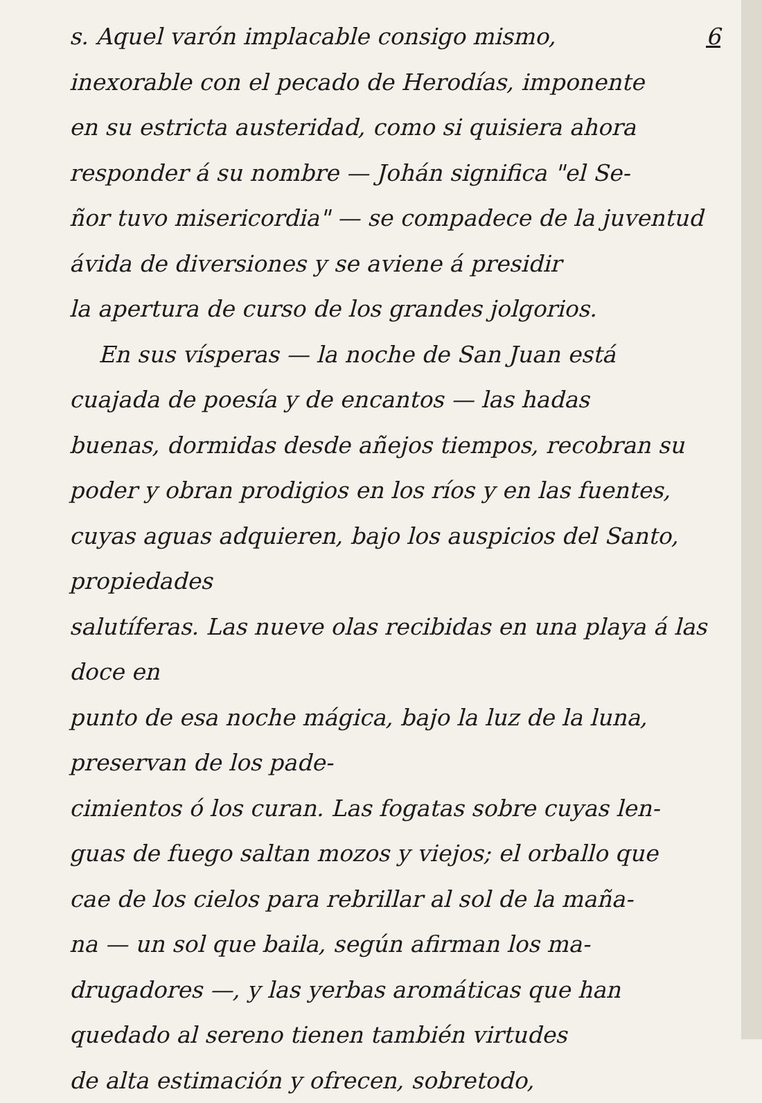s. Aquel varón implacable consigo mismo, 6
inexorable con el pecado de Herodías, imponente
en su estricta austeridad, como si quisiera ahora
responder á su nombre — Johán significa "el Se-
ñor tuvo misericordia" — se compadece de la juventud
ávida de diversiones y se aviene á presidir
la apertura de curso de los grandes jolgorios.
En sus vísperas — la noche de San Juan está
cuajada de poesía y de encantos — las hadas
buenas, dormidas desde añejos tiempos, recobran su
poder y obran prodigios en los ríos y en las fuentes,
cuyas aguas adquieren, bajo los auspicios del Santo, propiedades
salutíferas. Las nueve olas recibidas en una playa á las doce en
punto de esa noche mágica, bajo la luz de la luna, preservan de los pade-
cimientos ó los curan. Las fogatas sobre cuyas len-
guas de fuego saltan mozos y viejos; el orballo que
cae de los cielos para rebrillar al sol de la maña-
na — un sol que baila, según afirman los ma-
drugadores —, y las yerbas aromáticas que han
quedado al sereno tienen también virtudes
de alta estimación y ofrecen, sobretodo,